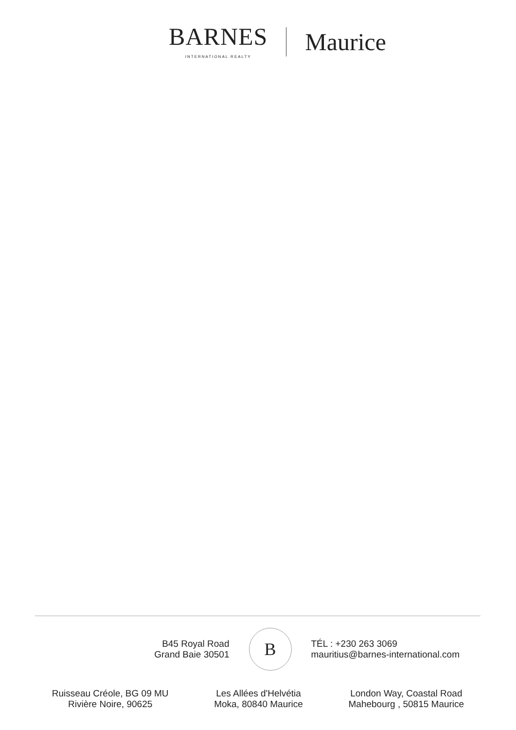BARNES
INTERNATIONAL REALTY
Maurice
B45 Royal Road
Grand Baie 30501
B
TÉL : +230 263 3069
mauritius@barnes-international.com
Ruisseau Créole, BG 09 MU
Rivière Noire, 90625
Les Allées d'Helvétia
Moka, 80840 Maurice
London Way, Coastal Road
Mahebourg , 50815 Maurice